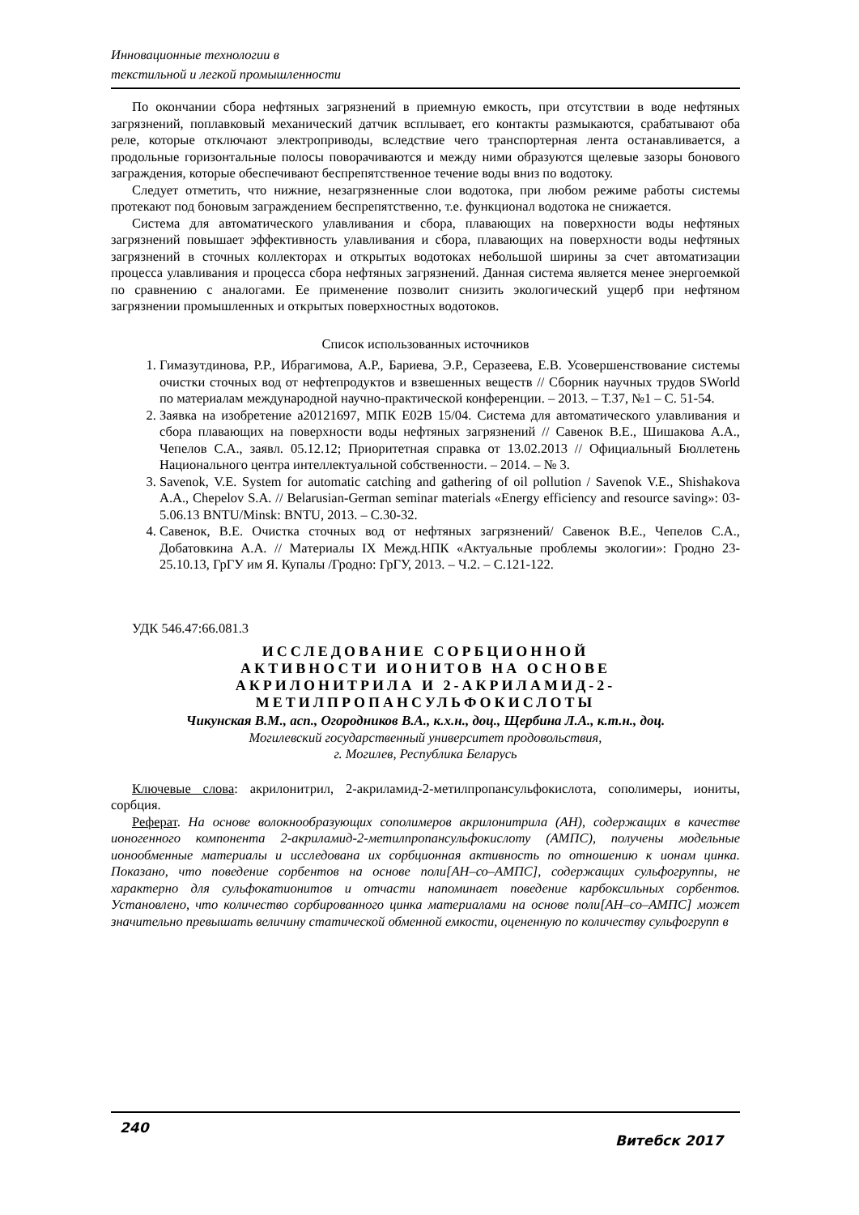Инновационные технологии в
текстильной и легкой промышленности
По окончании сбора нефтяных загрязнений в приемную емкость, при отсутствии в воде нефтяных загрязнений, поплавковый механический датчик всплывает, его контакты размыкаются, срабатывают оба реле, которые отключают электроприводы, вследствие чего транспортерная лента останавливается, а продольные горизонтальные полосы поворачиваются и между ними образуются щелевые зазоры бонового заграждения, которые обеспечивают беспрепятственное течение воды вниз по водотоку.
Следует отметить, что нижние, незагрязненные слои водотока, при любом режиме работы системы протекают под боновым заграждением беспрепятственно, т.е. функционал водотока не снижается.
Система для автоматического улавливания и сбора, плавающих на поверхности воды нефтяных загрязнений повышает эффективность улавливания и сбора, плавающих на поверхности воды нефтяных загрязнений в сточных коллекторах и открытых водотоках небольшой ширины за счет автоматизации процесса улавливания и процесса сбора нефтяных загрязнений. Данная система является менее энергоемкой по сравнению с аналогами. Ее применение позволит снизить экологический ущерб при нефтяном загрязнении промышленных и открытых поверхностных водотоков.
Список использованных источников
1. Гимазутдинова, Р.Р., Ибрагимова, А.Р., Бариева, Э.Р., Серазеева, Е.В. Усовершенствование системы очистки сточных вод от нефтепродуктов и взвешенных веществ // Сборник научных трудов SWorld по материалам международной научно-практической конференции. – 2013. – Т.37, №1 – С. 51-54.
2. Заявка на изобретение а20121697, МПК E02B 15/04. Система для автоматического улавливания и сбора плавающих на поверхности воды нефтяных загрязнений // Савенок В.Е., Шишакова А.А., Чепелов С.А., заявл. 05.12.12; Приоритетная справка от 13.02.2013 // Официальный Бюллетень Национального центра интеллектуальной собственности. – 2014. – № 3.
3. Savenok, V.E. System for automatic catching and gathering of oil pollution / Savenok V.E., Shishakova A.A., Chepelov S.A. // Belarusian-German seminar materials «Energy efficiency and resource saving»: 03-5.06.13 BNTU/Minsk: BNTU, 2013. – C.30-32.
4. Савенок, В.Е. Очистка сточных вод от нефтяных загрязнений/ Савенок В.Е., Чепелов С.А., Добатовкина А.А. // Материалы IX Межд.НПК «Актуальные проблемы экологии»: Гродно 23-25.10.13, ГрГУ им Я. Купалы /Гродно: ГрГУ, 2013. – Ч.2. – С.121-122.
УДК 546.47:66.081.3
ИССЛЕДОВАНИЕ СОРБЦИОННОЙ
АКТИВНОСТИ ИОНИТОВ НА ОСНОВЕ
АКРИЛОНИТРИЛА И 2-АКРИЛАМИД-2-
МЕТИЛПРОПАНСУЛЬФОКИСЛОТЫ
Чикунская В.М., асп., Огородников В.А., к.х.н., доц., Щербина Л.А., к.т.н., доц.
Могилевский государственный университет продовольствия,
г. Могилев, Республика Беларусь
Ключевые слова: акрилонитрил, 2-акриламид-2-метилпропансульфокислота, сополимеры, иониты, сорбция.
Реферат. На основе волокнообразующих сополимеров акрилонитрила (АН), содержащих в качестве ионогенного компонента 2-акриламид-2-метилпропансульфокислоту (АМПС), получены модельные ионообменные материалы и исследована их сорбционная активность по отношению к ионам цинка. Показано, что поведение сорбентов на основе поли[АН–со–АМПС], содержащих сульфогруппы, не характерно для сульфокатионитов и отчасти напоминает поведение карбоксильных сорбентов. Установлено, что количество сорбированного цинка материалами на основе поли[АН–со–АМПС] может значительно превышать величину статической обменной емкости, оцененную по количеству сульфогрупп в
240
Витебск 2017